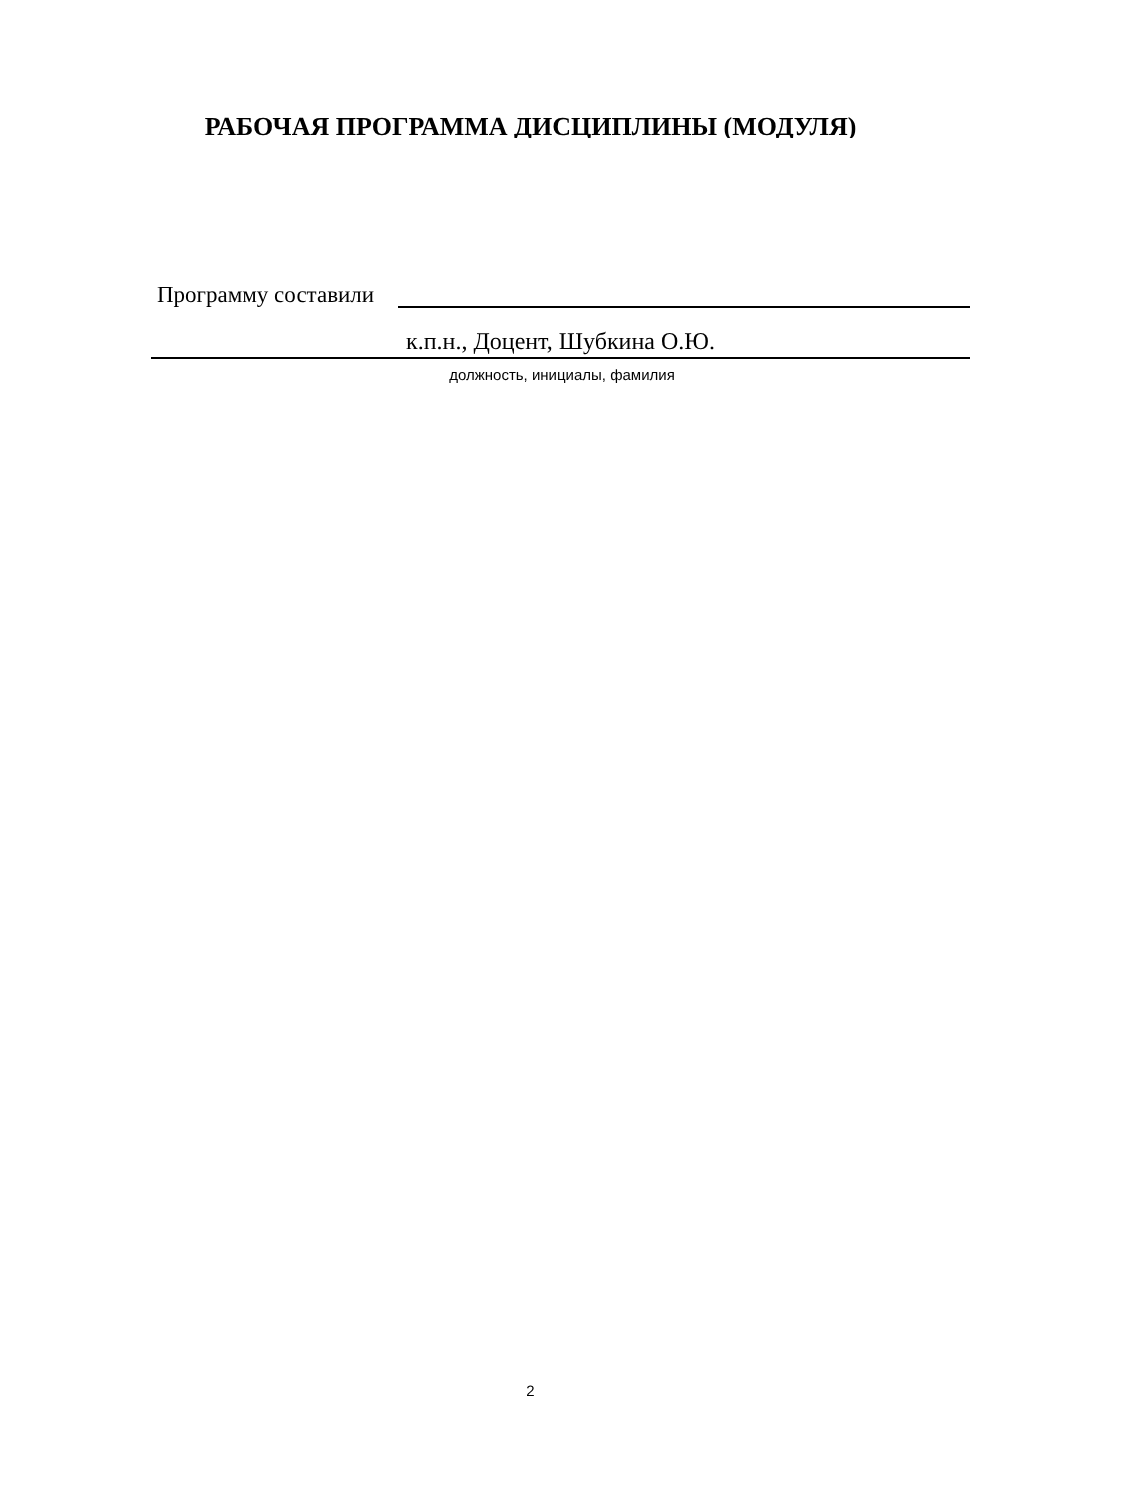РАБОЧАЯ ПРОГРАММА ДИСЦИПЛИНЫ (МОДУЛЯ)
Программу составили
к.п.н., Доцент, Шубкина О.Ю.
должность, инициалы, фамилия
2